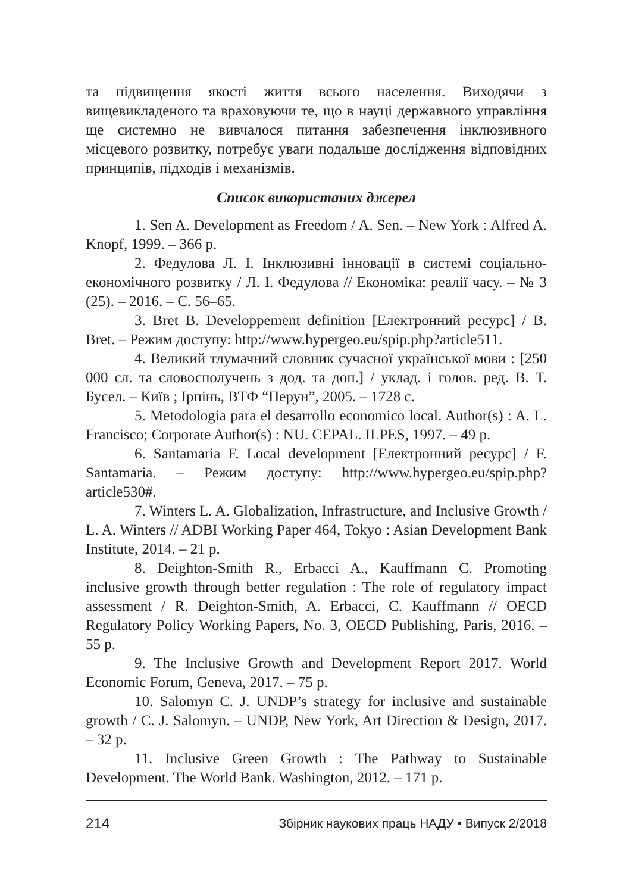та підвищення якості життя всього населення. Виходячи з вищевикладеного та враховуючи те, що в науці державного управління ще системно не вивчалося питання забезпечення інклюзивного місцевого розвитку, потребує уваги подальше дослідження відповідних принципів, підходів і механізмів.
Список використаних джерел
1. Sen A. Development as Freedom / A. Sen. – New York : Alfred A. Knopf, 1999. – 366 p.
2. Федулова Л. І. Інклюзивні інновації в системі соціально-економічного розвитку / Л. І. Федулова // Економіка: реалії часу. – № 3 (25). – 2016. – С. 56–65.
3. Bret B. Developpement definition [Електронний ресурс] / B. Bret. – Режим доступу: http://www.hypergeo.eu/spip.php?article511.
4. Великий тлумачний словник сучасної української мови : [250 000 сл. та словосполучень з дод. та доп.] / уклад. і голов. ред. В. Т. Бусел. – Київ ; Ірпінь, ВТФ “Перун”, 2005. – 1728 с.
5. Metodologia para el desarrollo economico local. Author(s) : A. L. Francisco; Corporate Author(s) : NU. CEPAL. ILPES, 1997. – 49 p.
6. Santamaria F. Local development [Електронний ресурс] / F. Santamaria. – Режим доступу: http://www.hypergeo.eu/spip.php?article530#.
7. Winters L. A. Globalization, Infrastructure, and Inclusive Growth / L. A. Winters // ADBI Working Paper 464, Tokyo : Asian Development Bank Institute, 2014. – 21 p.
8. Deighton-Smith R., Erbacci A., Kauffmann C. Promoting inclusive growth through better regulation : The role of regulatory impact assessment / R. Deighton-Smith, A. Erbacci, C. Kauffmann // OECD Regulatory Policy Working Papers, No. 3, OECD Publishing, Paris, 2016. – 55 p.
9. The Inclusive Growth and Development Report 2017. World Economic Forum, Geneva, 2017. – 75 p.
10. Salomyn C. J. UNDP’s strategy for inclusive and sustainable growth / C. J. Salomyn. – UNDP, New York, Art Direction & Design, 2017. – 32 p.
11. Inclusive Green Growth : The Pathway to Sustainable Development. The World Bank. Washington, 2012. – 171 p.
214 Збірник наукових праць НАДУ • Випуск 2/2018